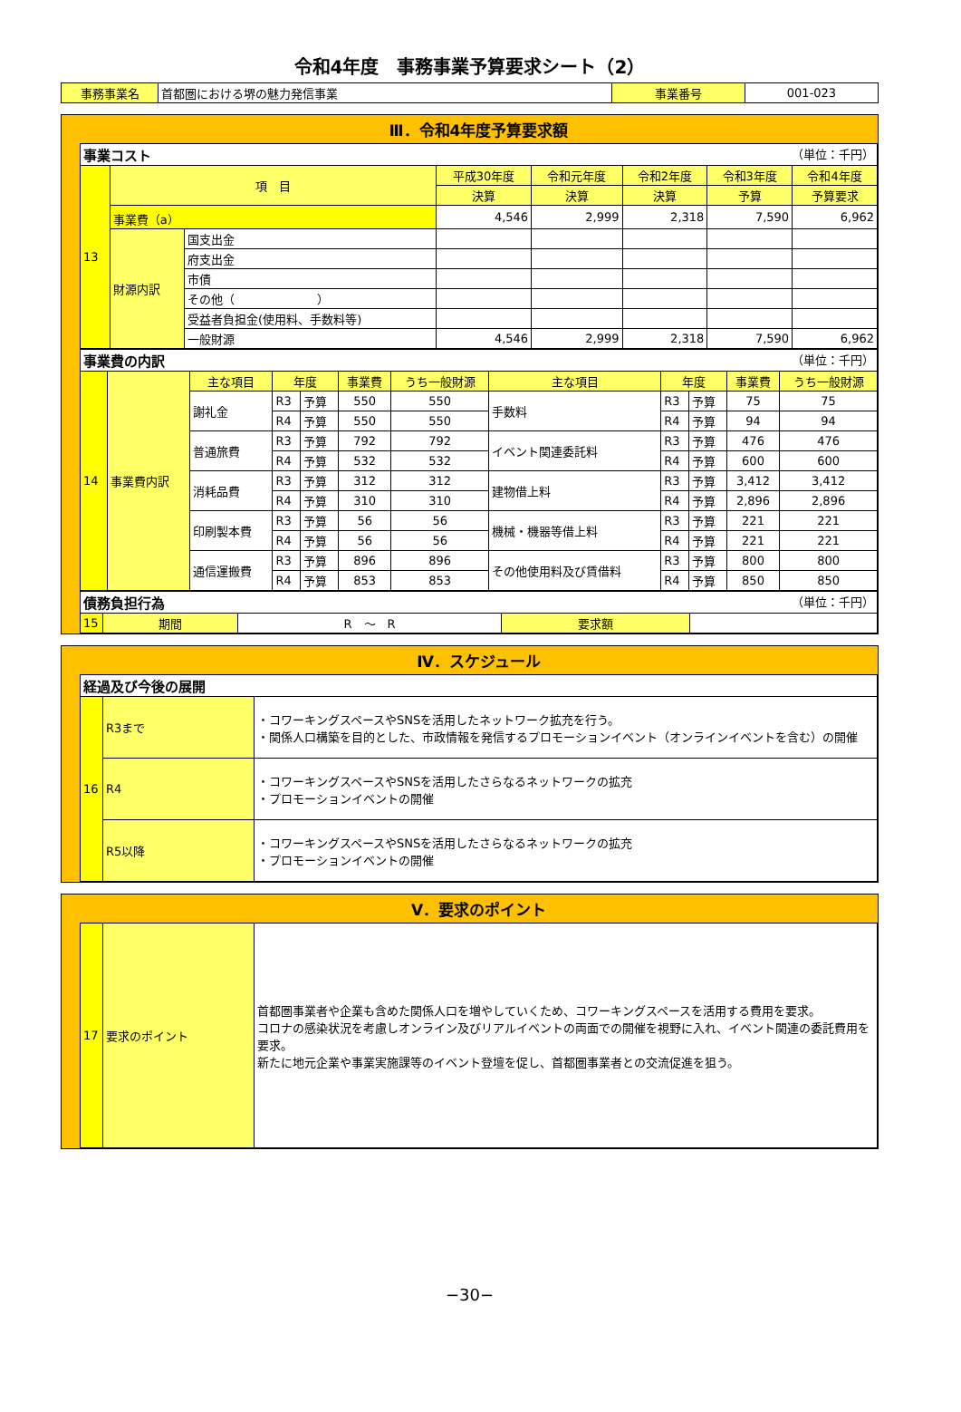令和4年度　事務事業予算要求シート（2）
| 事務事業名 | 首都圏における堺の魅力発信事業 | 事業番号 | 001-023 |
Ⅲ．令和4年度予算要求額
| 事業コスト （単位：千円） | | | | | | | |
| 13 | 項 目 | | 平成30年度 | 令和元年度 | 令和2年度 | 令和3年度 | 令和4年度 |
| | | | 決算 | 決算 | 決算 | 予算 | 予算要求 |
| | 事業費（a） | | 4,546 | 2,999 | 2,318 | 7,590 | 6,962 |
| | 財源内訳 | 国支出金 | | | | | |
| | | 府支出金 | | | | | |
| | | 市債 | | | | | |
| | | その他（ ） | | | | | |
| | | 受益者負担金(使用料、手数料等) | | | | | |
| | | 一般財源 | 4,546 | 2,999 | 2,318 | 7,590 | 6,962 |
| 事業費の内訳 （単位：千円） | | | | | | | | | | | |
| 14 | 事業費内訳 | 主な項目 | 年度 | | 事業費 | うち一般財源 | 主な項目 | 年度 | | 事業費 | うち一般財源 |
| | | 謝礼金 | R3 | 予算 | 550 | 550 | 手数料 | R3 | 予算 | 75 | 75 |
| | | | R4 | 予算 | 550 | 550 | | R4 | 予算 | 94 | 94 |
| | | 普通旅費 | R3 | 予算 | 792 | 792 | イベント関連委託料 | R3 | 予算 | 476 | 476 |
| | | | R4 | 予算 | 532 | 532 | | R4 | 予算 | 600 | 600 |
| | | 消耗品費 | R3 | 予算 | 312 | 312 | 建物借上料 | R3 | 予算 | 3,412 | 3,412 |
| | | | R4 | 予算 | 310 | 310 | | R4 | 予算 | 2,896 | 2,896 |
| | | 印刷製本費 | R3 | 予算 | 56 | 56 | 機械・機器等借上料 | R3 | 予算 | 221 | 221 |
| | | | R4 | 予算 | 56 | 56 | | R4 | 予算 | 221 | 221 |
| | | 通信運搬費 | R3 | 予算 | 896 | 896 | その他使用料及び賃借料 | R3 | 予算 | 800 | 800 |
| | | | R4 | 予算 | 853 | 853 | | R4 | 予算 | 850 | 850 |
| 債務負担行為 （単位：千円） | | | | |
| 15 | 期間 | R ～ R | 要求額 | |
Ⅳ．スケジュール
| 経過及び今後の展開 | | |
| 16 | R3まで | ・コワーキングスペースやSNSを活用したネットワーク拡充を行う。 ・関係人口構築を目的とした、市政情報を発信するプロモーションイベント（オンラインイベントを含む）の開催 |
| | R4 | ・コワーキングスペースやSNSを活用したさらなるネットワークの拡充 ・プロモーションイベントの開催 |
| | R5以降 | ・コワーキングスペースやSNSを活用したさらなるネットワークの拡充 ・プロモーションイベントの開催 |
Ⅴ．要求のポイント
| 17 | 要求のポイント | 首都圏事業者や企業も含めた関係人口を増やしていくため、コワーキングスペースを活用する費用を要求。 コロナの感染状況を考慮しオンライン及びリアルイベントの両面での開催を視野に入れ、イベント関連の委託費用を要求。 新たに地元企業や事業実施課等のイベント登壇を促し、首都圏事業者との交流促進を狙う。 |
−30−